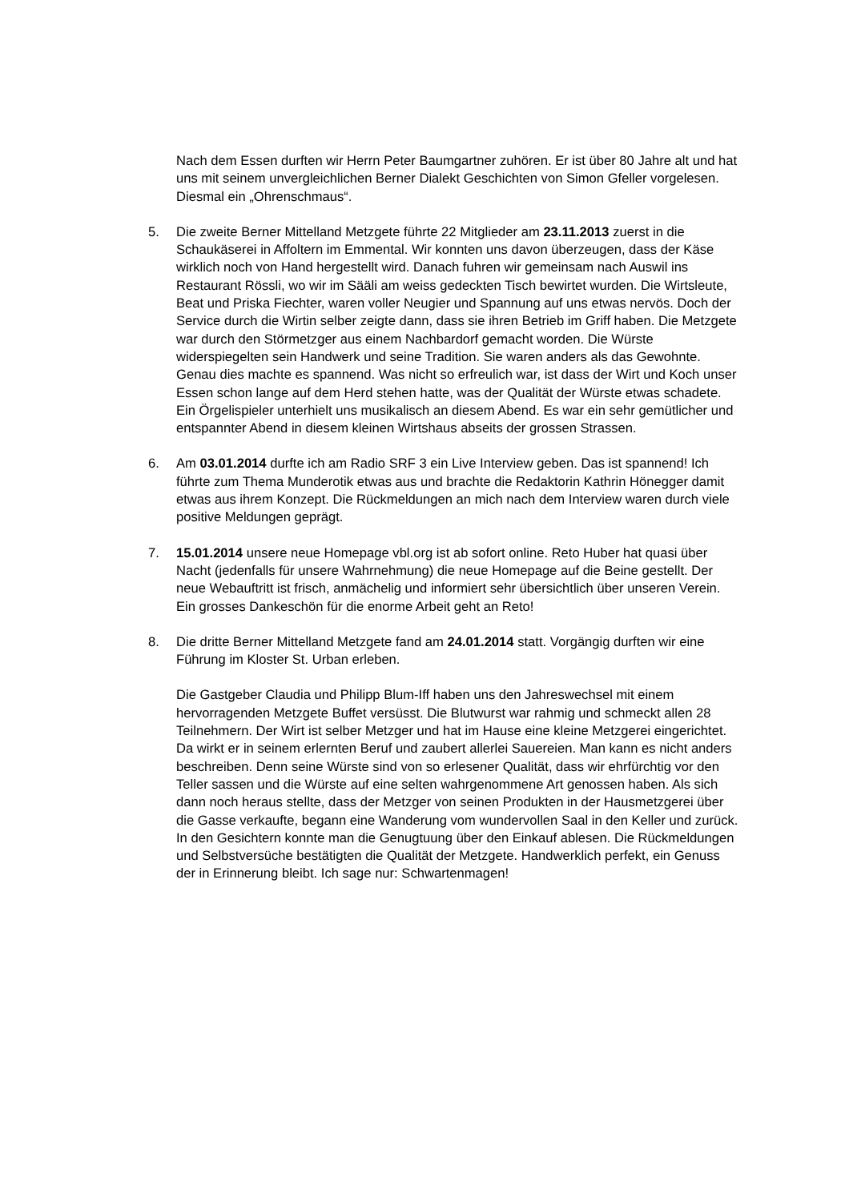Nach dem Essen durften wir Herrn Peter Baumgartner zuhören. Er ist über 80 Jahre alt und hat uns mit seinem unvergleichlichen Berner Dialekt Geschichten von Simon Gfeller vorgelesen. Diesmal ein „Ohrenschmaus“.
5. Die zweite Berner Mittelland Metzgete führte 22 Mitglieder am 23.11.2013 zuerst in die Schaukäserei in Affoltern im Emmental. Wir konnten uns davon überzeugen, dass der Käse wirklich noch von Hand hergestellt wird. Danach fuhren wir gemeinsam nach Auswil ins Restaurant Rössli, wo wir im Sääli am weiss gedeckten Tisch bewirtet wurden. Die Wirtsleute, Beat und Priska Fiechter, waren voller Neugier und Spannung auf uns etwas nervös. Doch der Service durch die Wirtin selber zeigte dann, dass sie ihren Betrieb im Griff haben. Die Metzgete war durch den Störmetzger aus einem Nachbardorf gemacht worden. Die Würste widerspiegelten sein Handwerk und seine Tradition. Sie waren anders als das Gewohnte. Genau dies machte es spannend. Was nicht so erfreulich war, ist dass der Wirt und Koch unser Essen schon lange auf dem Herd stehen hatte, was der Qualität der Würste etwas schadete.
Ein Örgelispieler unterhielt uns musikalisch an diesem Abend. Es war ein sehr gemütlicher und entspannter Abend in diesem kleinen Wirtshaus abseits der grossen Strassen.
6. Am 03.01.2014 durfte ich am Radio SRF 3 ein Live Interview geben. Das ist spannend! Ich führte zum Thema Munderotik etwas aus und brachte die Redaktorin Kathrin Hönegger damit etwas aus ihrem Konzept. Die Rückmeldungen an mich nach dem Interview waren durch viele positive Meldungen geprägt.
7. 15.01.2014 unsere neue Homepage vbl.org ist ab sofort online. Reto Huber hat quasi über Nacht (jedenfalls für unsere Wahrnehmung) die neue Homepage auf die Beine gestellt. Der neue Webauftritt ist frisch, anmächelig und informiert sehr übersichtlich über unseren Verein. Ein grosses Dankeschön für die enorme Arbeit geht an Reto!
8. Die dritte Berner Mittelland Metzgete fand am 24.01.2014 statt. Vorgängig durften wir eine Führung im Kloster St. Urban erleben.
Die Gastgeber Claudia und Philipp Blum-Iff haben uns den Jahreswechsel mit einem hervorragenden Metzgete Buffet versüsst. Die Blutwurst war rahmig und schmeckt allen 28 Teilnehmern. Der Wirt ist selber Metzger und hat im Hause eine kleine Metzgerei eingerichtet. Da wirkt er in seinem erlernten Beruf und zaubert allerlei Sauereien. Man kann es nicht anders beschreiben. Denn seine Würste sind von so erlesener Qualität, dass wir ehrfürchtig vor den Teller sassen und die Würste auf eine selten wahrgenommene Art genossen haben. Als sich dann noch heraus stellte, dass der Metzger von seinen Produkten in der Hausmetzgerei über die Gasse verkaufte, begann eine Wanderung vom wundervollen Saal in den Keller und zurück. In den Gesichtern konnte man die Genugtuung über den Einkauf ablesen. Die Rückmeldungen und Selbstversüche bestätigten die Qualität der Metzgete. Handwerklich perfekt, ein Genuss der in Erinnerung bleibt. Ich sage nur: Schwartenmagen!